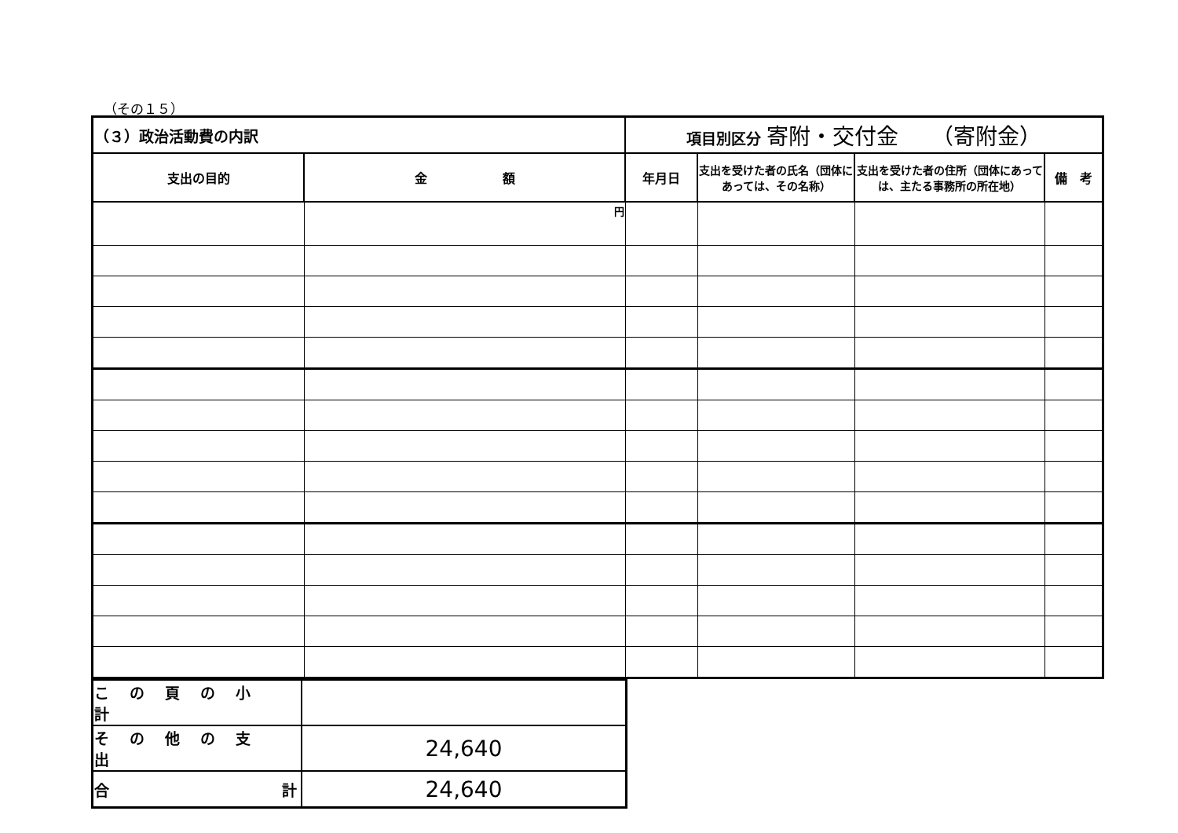（その１５）
| （３）政治活動費の内訳 | | 項目別区分 寄附・交付金 （寄附金） | | | |
| 支出の目的 | 金 額 | 年月日 | 支出を受けた者の氏名（団体にあっては、その名称） | 支出を受けた者の住所（団体にあっては、主たる事務所の所在地） | 備 考 |
| | 円 | | | | |
| この頁の小計 | |
| その他の支出 | 24,640 |
| 合 計 | 24,640 |